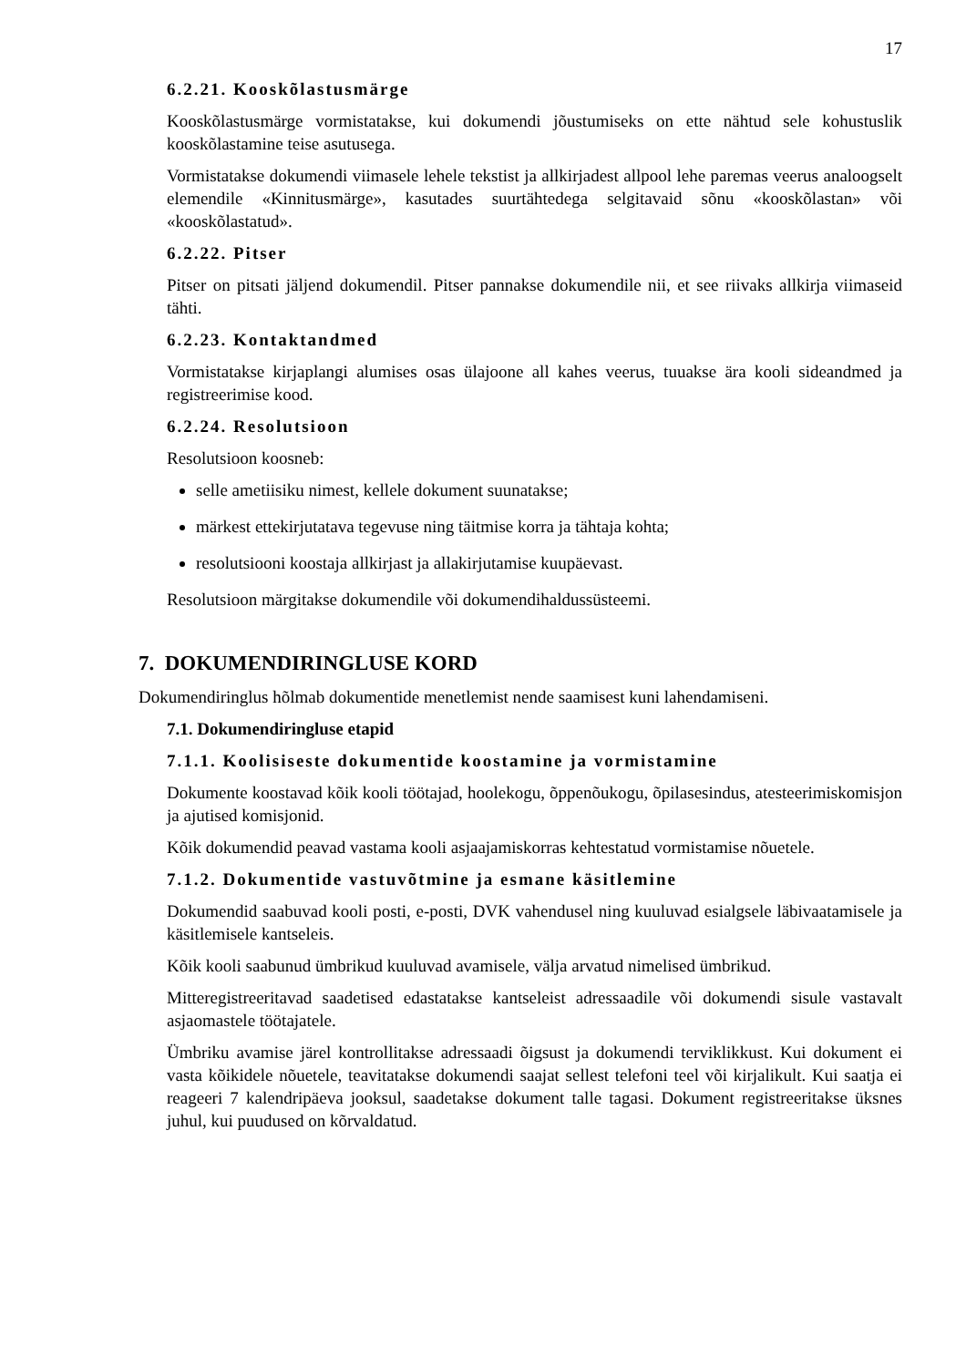17
6.2.21. Kooskõlastusmärge
Kooskõlastusmärge vormistatakse, kui dokumendi jõustumiseks on ette nähtud sele kohustuslik kooskõlastamine teise asutusega.
Vormistatakse dokumendi viimasele lehele tekstist ja allkirjadest allpool lehe paremas veerus analoogselt elemendile «Kinnitusmärge», kasutades suurtähtedega selgitavaid sõnu «kooskõlastan» või «kooskõlastatud».
6.2.22. Pitser
Pitser on pitsati jäljend dokumendil. Pitser pannakse dokumendile nii, et see riivaks allkirja viimaseid tähti.
6.2.23. Kontaktandmed
Vormistatakse kirjaplangi alumises osas ülajoone all kahes veerus, tuuakse ära kooli sideandmed ja registreerimise kood.
6.2.24. Resolutsioon
Resolutsioon koosneb:
selle ametiisiku nimest, kellele dokument suunatakse;
märkest ettekirjutatava tegevuse ning täitmise korra ja tähtaja kohta;
resolutsiooni koostaja allkirjast ja allakirjutamise kuupäevast.
Resolutsioon märgitakse dokumendile või dokumendihaldussüsteemi.
7. DOKUMENDIRINGLUSE KORD
Dokumendiringlus hõlmab dokumentide menetlemist nende saamisest kuni lahendamiseni.
7.1. Dokumendiringluse etapid
7.1.1. Koolisiseste dokumentide koostamine ja vormistamine
Dokumente koostavad kõik kooli töötajad, hoolekogu, õppenõukogu, õpilasesindus, atesteerimiskomisjon ja ajutised komisjonid.
Kõik dokumendid peavad vastama kooli asjaajamiskorras kehtestatud vormistamise nõuetele.
7.1.2. Dokumentide vastuvõtmine ja esmane käsitlemine
Dokumendid saabuvad kooli posti, e-posti, DVK vahendusel ning kuuluvad esialgsele läbivaatamisele ja käsitlemisele kantseleis.
Kõik kooli saabunud ümbrikud kuuluvad avamisele, välja arvatud nimelised ümbrikud.
Mitteregistreeritavad saadetised edastatakse kantseleist adressaadile või dokumendi sisule vastavalt asjaomastele töötajatele.
Ümbriku avamise järel kontrollitakse adressaadi õigsust ja dokumendi terviklikkust. Kui dokument ei vasta kõikidele nõuetele, teavitatakse dokumendi saajat sellest telefoni teel või kirjalikult. Kui saatja ei reageeri 7 kalendripäeva jooksul, saadetakse dokument talle tagasi. Dokument registreeritakse üksnes juhul, kui puudused on kõrvaldatud.